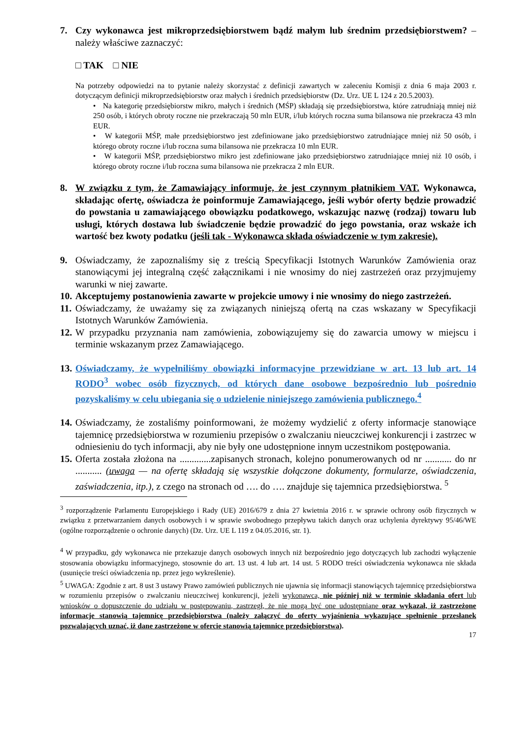7. Czy wykonawca jest mikroprzedsiębiorstwem bądź małym lub średnim przedsiębiorstwem? – należy właściwe zaznaczyć:
□ TAK □ NIE
Na potrzeby odpowiedzi na to pytanie należy skorzystać z definicji zawartych w zaleceniu Komisji z dnia 6 maja 2003 r. dotyczącym definicji mikroprzedsiębiorstw oraz małych i średnich przedsiębiorstw (Dz. Urz. UE L 124 z 20.5.2003).
• Na kategorię przedsiębiorstw mikro, małych i średnich (MŚP) składają się przedsiębiorstwa, które zatrudniają mniej niż 250 osób, i których obroty roczne nie przekraczają 50 mln EUR, i/lub których roczna suma bilansowa nie przekracza 43 mln EUR.
• W kategorii MŚP, małe przedsiębiorstwo jest zdefiniowane jako przedsiębiorstwo zatrudniające mniej niż 50 osób, i którego obroty roczne i/lub roczna suma bilansowa nie przekracza 10 mln EUR.
• W kategorii MŚP, przedsiębiorstwo mikro jest zdefiniowane jako przedsiębiorstwo zatrudniające mniej niż 10 osób, i którego obroty roczne i/lub roczna suma bilansowa nie przekracza 2 mln EUR.
8. W związku z tym, że Zamawiający informuje, że jest czynnym płatnikiem VAT. Wykonawca, składając ofertę, oświadcza że poinformuje Zamawiającego, jeśli wybór oferty będzie prowadzić do powstania u zamawiającego obowiązku podatkowego, wskazując nazwę (rodzaj) towaru lub usługi, których dostawa lub świadczenie będzie prowadzić do jego powstania, oraz wskaże ich wartość bez kwoty podatku (jeśli tak - Wykonawca składa oświadczenie w tym zakresie).
9. Oświadczamy, że zapoznaliśmy się z treścią Specyfikacji Istotnych Warunków Zamówienia oraz stanowiącymi jej integralną część załącznikami i nie wnosimy do niej zastrzeżeń oraz przyjmujemy warunki w niej zawarte.
10.
Akceptujemy postanowienia zawarte w projekcie umowy i nie wnosimy do niego zastrzeżeń.
11.
Oświadczamy, że uważamy się za związanych niniejszą ofertą na czas wskazany w Specyfikacji Istotnych Warunków Zamówienia.
12.
W przypadku przyznania nam zamówienia, zobowiązujemy się do zawarcia umowy w miejscu i terminie wskazanym przez Zamawiającego.
13.
Oświadczamy, że wypełniliśmy obowiązki informacyjne przewidziane w art. 13 lub art. 14 RODO<sup>3</sup> wobec osób fizycznych, od których dane osobowe bezpośrednio lub pośrednio pozyskaliśmy w celu ubiegania się o udzielenie niniejszego zamówienia publicznego.<sup>4</sup>
14.
Oświadczamy, że zostaliśmy poinformowani, że możemy wydzielić z oferty informacje stanowiące tajemnicę przedsiębiorstwa w rozumieniu przepisów o zwalczaniu nieuczciwej konkurencji i zastrzec w odniesieniu do tych informacji, aby nie były one udostępnione innym uczestnikom postępowania.
15.
Oferta została złożona na .............zapisanych stronach, kolejno ponumerowanych od nr ........... do nr ........... (uwaga — na ofertę składają się wszystkie dołączone dokumenty, formularze, oświadczenia, zaświadczenia, itp.), z czego na stronach od …. do …. znajduje się tajemnica przedsiębiorstwa. <sup>5</sup>
<sup>3</sup> rozporządzenie Parlamentu Europejskiego i Rady (UE) 2016/679 z dnia 27 kwietnia 2016 r. w sprawie ochrony osób fizycznych w związku z przetwarzaniem danych osobowych i w sprawie swobodnego przepływu takich danych oraz uchylenia dyrektywy 95/46/WE (ogólne rozporządzenie o ochronie danych) (Dz. Urz. UE L 119 z 04.05.2016, str. 1).
<sup>4</sup> W przypadku, gdy wykonawca nie przekazuje danych osobowych innych niż bezpośrednio jego dotyczących lub zachodzi wyłączenie stosowania obowiązku informacyjnego, stosownie do art. 13 ust. 4 lub art. 14 ust. 5 RODO treści oświadczenia wykonawca nie składa (usunięcie treści oświadczenia np. przez jego wykreślenie).
<sup>5</sup> UWAGA: Zgodnie z art. 8 ust 3 ustawy Prawo zamówień publicznych nie ujawnia się informacji stanowiących tajemnicę przedsiębiorstwa w rozumieniu przepisów o zwalczaniu nieuczciwej konkurencji, jeżeli wykonawca, nie później niż w terminie składania ofert lub wniosków o dopuszczenie do udziału w postępowaniu, zastrzegł, że nie mogą być one udostępniane oraz wykazał, iż zastrzeżone informacje stanowią tajemnicę przedsiębiorstwa (należy załączyć do oferty wyjaśnienia wykazujące spełnienie przesłanek pozwalających uznać, iż dane zastrzeżone w ofercie stanowią tajemnice przedsiębiorstwa).
17